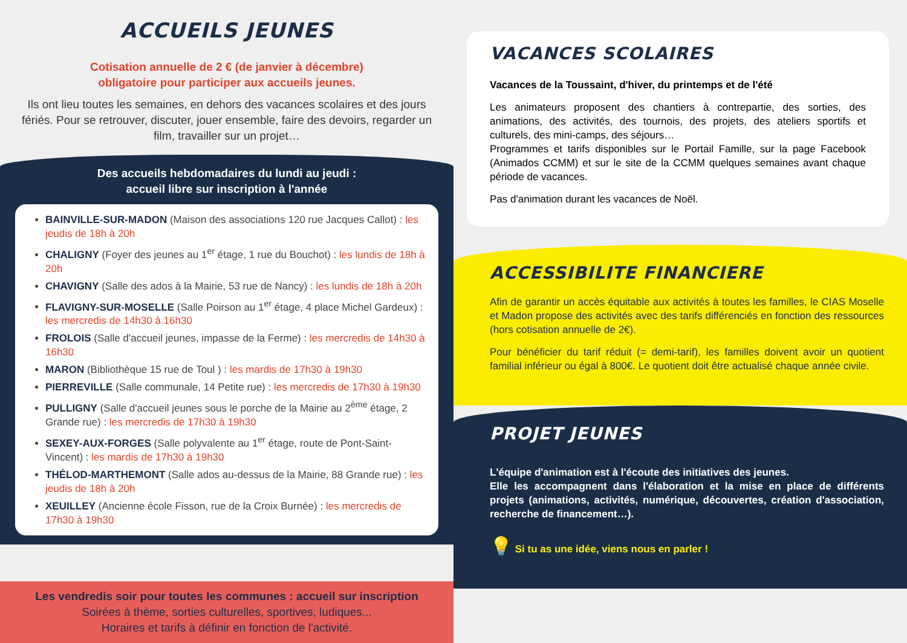ACCUEILS JEUNES
Cotisation annuelle de 2 € (de janvier à décembre)
obligatoire pour participer aux accueils jeunes.
Ils ont lieu toutes les semaines, en dehors des vacances scolaires et des jours fériés. Pour se retrouver, discuter, jouer ensemble, faire des devoirs, regarder un film, travailler sur un projet…
Des accueils hebdomadaires du lundi au jeudi :
accueil libre sur inscription à l'année
BAINVILLE-SUR-MADON (Maison des associations 120 rue Jacques Callot) : les jeudis de 18h à 20h
CHALIGNY (Foyer des jeunes au 1<sup>er</sup> étage, 1 rue du Bouchot) : les lundis de 18h à 20h
CHAVIGNY (Salle des ados à la Mairie, 53 rue de Nancy) : les lundis de 18h à 20h
FLAVIGNY-SUR-MOSELLE (Salle Poirson au 1<sup>er</sup> étage, 4 place Michel Gardeux) : les mercredis de 14h30 à 16h30
FROLOIS (Salle d'accueil jeunes, impasse de la Ferme) : les mercredis de 14h30 à 16h30
MARON (Bibliothèque 15 rue de Toul ) : les mardis de 17h30 à 19h30
PIERREVILLE (Salle communale, 14 Petite rue) : les mercredis de 17h30 à 19h30
PULLIGNY (Salle d'accueil jeunes sous le porche de la Mairie au 2<sup>ème</sup> étage, 2 Grande rue) : les mercredis de 17h30 à 19h30
SEXEY-AUX-FORGES (Salle polyvalente au 1<sup>er</sup> étage, route de Pont-Saint-Vincent) : les mardis de 17h30 à 19h30
THÉLOD-MARTHEMONT (Salle ados au-dessus de la Mairie, 88 Grande rue) : les jeudis de 18h à 20h
XEUILLEY (Ancienne école Fisson, rue de la Croix Burnée) : les mercredis de 17h30 à 19h30
Les vendredis soir pour toutes les communes : accueil sur inscription
Soirées à thème, sorties culturelles, sportives, ludiques...
Horaires et tarifs à définir en fonction de l'activité.
VACANCES SCOLAIRES
Vacances de la Toussaint, d'hiver, du printemps et de l'été
Les animateurs proposent des chantiers à contrepartie, des sorties, des animations, des activités, des tournois, des projets, des ateliers sportifs et culturels, des mini-camps, des séjours…
Programmes et tarifs disponibles sur le Portail Famille, sur la page Facebook (Animados CCMM) et sur le site de la CCMM quelques semaines avant chaque période de vacances.
Pas d'animation durant les vacances de Noël.
ACCESSIBILITE FINANCIERE
Afin de garantir un accès équitable aux activités à toutes les familles, le CIAS Moselle et Madon propose des activités avec des tarifs différenciés en fonction des ressources (hors cotisation annuelle de 2€).
Pour bénéficier du tarif réduit (= demi-tarif), les familles doivent avoir un quotient familial inférieur ou égal à 800€. Le quotient doit être actualisé chaque année civile.
PROJET JEUNES
L'équipe d'animation est à l'écoute des initiatives des jeunes.
Elle les accompagnent dans l'élaboration et la mise en place de différents projets (animations, activités, numérique, découvertes, création d'association, recherche de financement…).
💡 Si tu as une idée, viens nous en parler !